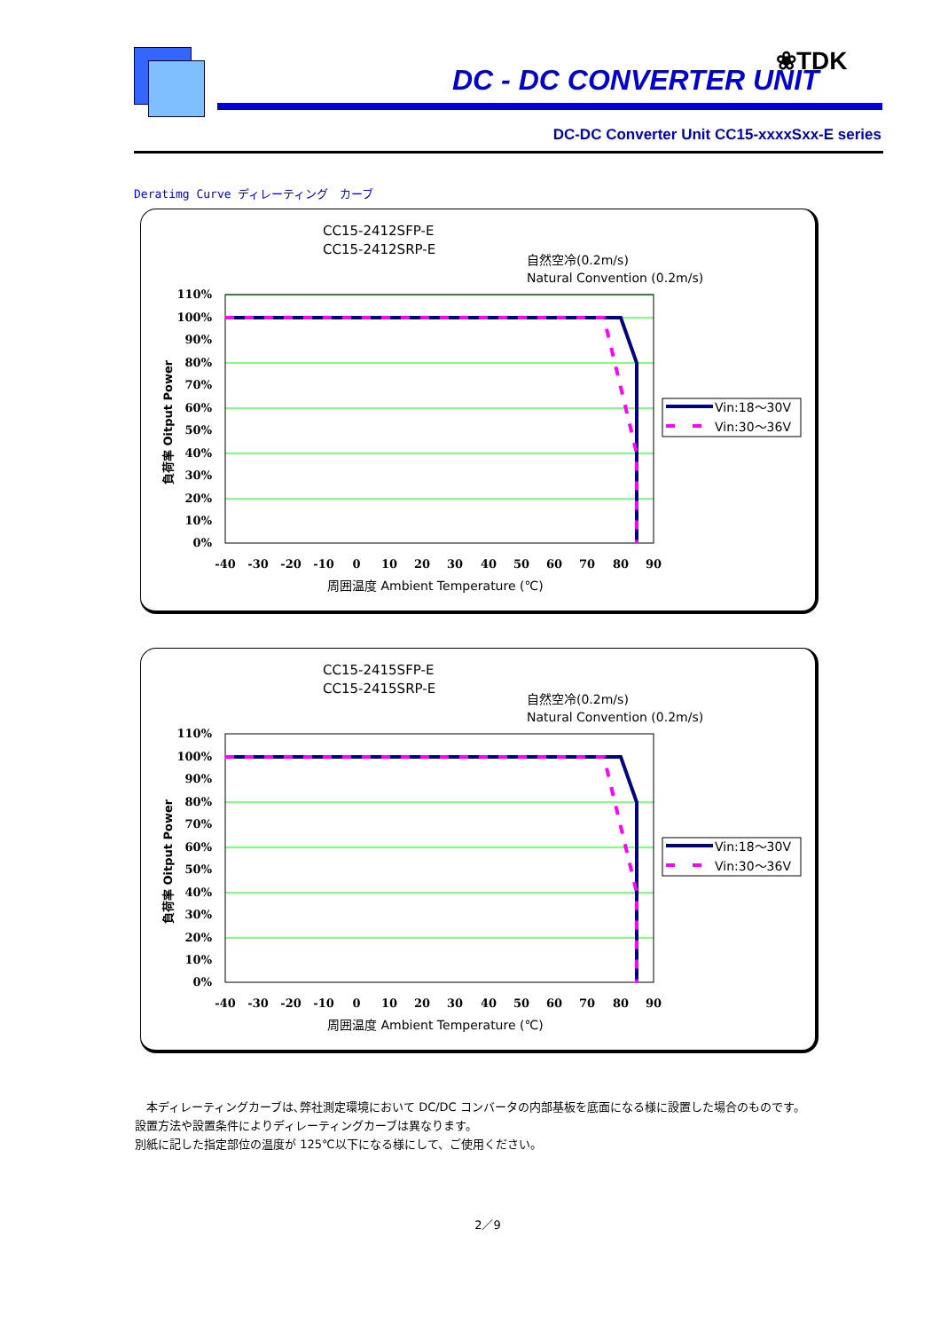DC - DC CONVERTER UNIT
❀TDK
DC-DC Converter Unit CC15-xxxxSxx-E series
Deratimg Curve ディレーティング　カーブ
CC15-2412SFP-E
CC15-2412SRP-E
自然空冷(0.2m/s)
Natural Convention (0.2m/s)
110%
100%
90%
80%
70%
60%
50%
40%
30%
20%
10%
0%
-40
-30
-20
-10
0
10
20
30
40
50
60
70
80
90
周囲温度 Ambient Temperature (℃)
負荷率 Oitput Power
Vin:18～30V
Vin:30～36V
CC15-2415SFP-E
CC15-2415SRP-E
自然空冷(0.2m/s)
Natural Convention (0.2m/s)
110%
100%
90%
80%
70%
60%
50%
40%
30%
20%
10%
0%
-40
-30
-20
-10
0
10
20
30
40
50
60
70
80
90
周囲温度 Ambient Temperature (℃)
負荷率 Oitput Power
Vin:18～30V
Vin:30～36V
　本ディレーティングカーブは､弊社測定環境において DC/DC コンバータの内部基板を底面になる様に設置した場合のものです。
設置方法や設置条件によりディレーティングカーブは異なります。
別紙に記した指定部位の温度が 125℃以下になる様にして、ご使用ください。
2／9